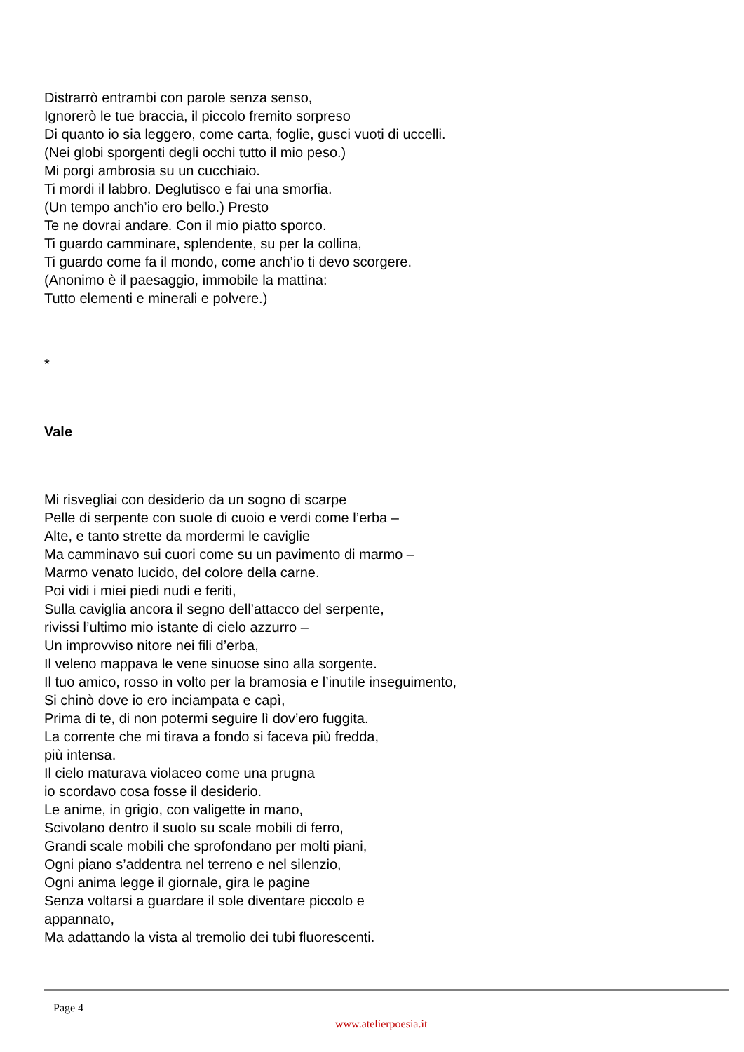Distrarrò entrambi con parole senza senso,
Ignorerò le tue braccia, il piccolo fremito sorpreso
Di quanto io sia leggero, come carta, foglie, gusci vuoti di uccelli.
(Nei globi sporgenti degli occhi tutto il mio peso.)
Mi porgi ambrosia su un cucchiaio.
Ti mordi il labbro. Deglutisco e fai una smorfia.
(Un tempo anch’io ero bello.) Presto
Te ne dovrai andare. Con il mio piatto sporco.
Ti guardo camminare, splendente, su per la collina,
Ti guardo come fa il mondo, come anch’io ti devo scorgere.
(Anonimo è il paesaggio, immobile la mattina:
Tutto elementi e minerali e polvere.)
*
Vale
Mi risvegliai con desiderio da un sogno di scarpe
Pelle di serpente con suole di cuoio e verdi come l’erba –
Alte, e tanto strette da mordermi le caviglie
Ma camminavo sui cuori come su un pavimento di marmo –
Marmo venato lucido, del colore della carne.
Poi vidi i miei piedi nudi e feriti,
Sulla caviglia ancora il segno dell’attacco del serpente,
rivissi l’ultimo mio istante di cielo azzurro –
Un improvviso nitore nei fili d’erba,
Il veleno mappava le vene sinuose sino alla sorgente.
Il tuo amico, rosso in volto per la bramosia e l’inutile inseguimento,
Si chinò dove io ero inciampata e capì,
Prima di te, di non potermi seguire lì dov’ero fuggita.
La corrente che mi tirava a fondo si faceva più fredda,
più intensa.
Il cielo maturava violaceo come una prugna
io scordavo cosa fosse il desiderio.
Le anime, in grigio, con valigette in mano,
Scivolano dentro il suolo su scale mobili di ferro,
Grandi scale mobili che sprofondano per molti piani,
Ogni piano s’addentra nel terreno e nel silenzio,
Ogni anima legge il giornale, gira le pagine
Senza voltarsi a guardare il sole diventare piccolo e
appannato,
Ma adattando la vista al tremolio dei tubi fluorescenti.
Page 4
www.atelierpoesia.it